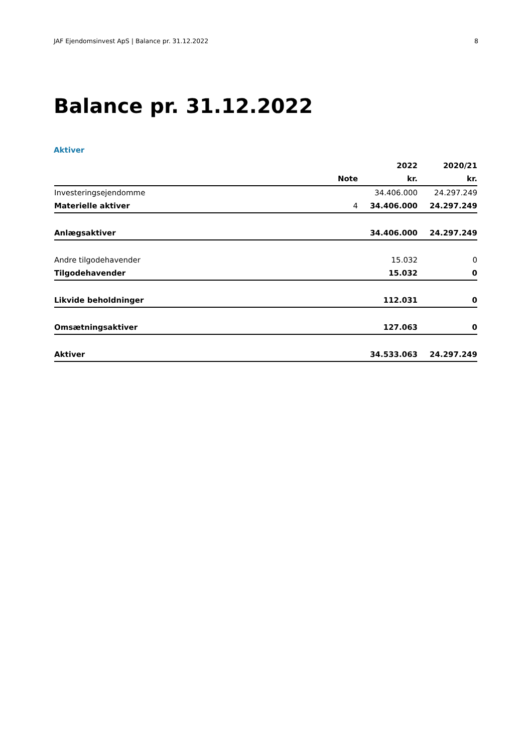JAF Ejendomsinvest ApS | Balance pr. 31.12.2022 8
Balance pr. 31.12.2022
Aktiver
| | | 2022 | 2020/21 |
| --- | --- | --- | --- |
| | Note | kr. | kr. |
| Investeringsejendomme | | 34.406.000 | 24.297.249 |
| Materielle aktiver | 4 | 34.406.000 | 24.297.249 |
| Anlægsaktiver | | 34.406.000 | 24.297.249 |
| Andre tilgodehavender | | 15.032 | 0 |
| Tilgodehavender | | 15.032 | 0 |
| Likvide beholdninger | | 112.031 | 0 |
| Omsætningsaktiver | | 127.063 | 0 |
| Aktiver | | 34.533.063 | 24.297.249 |